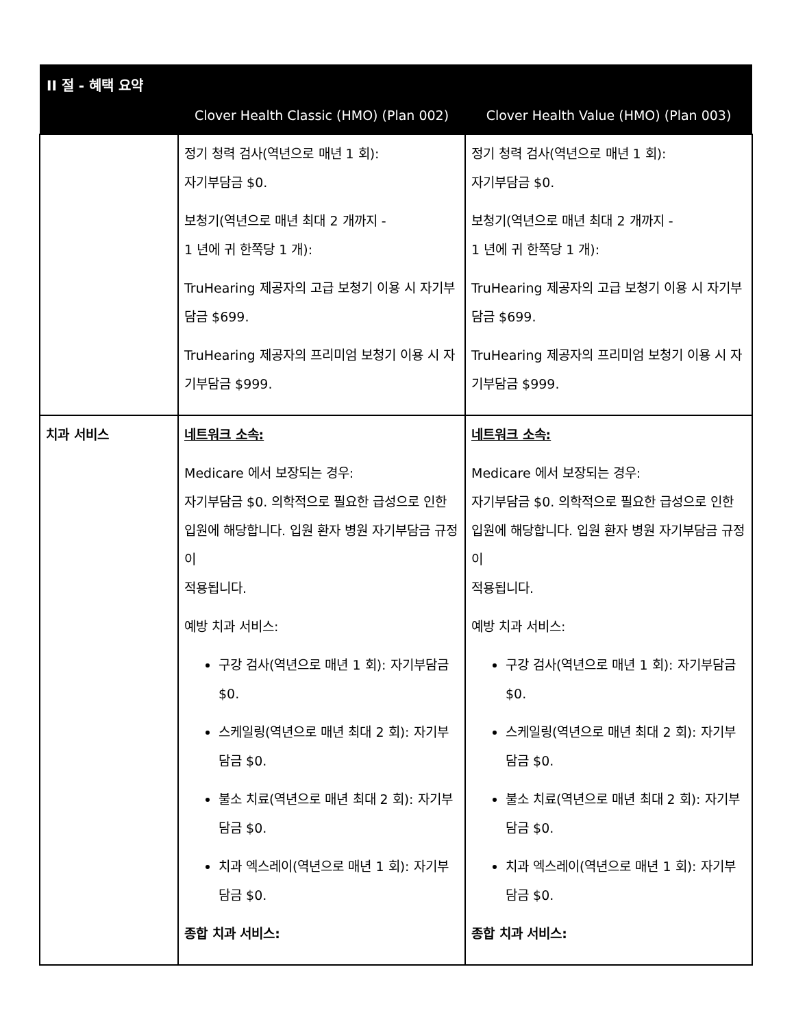| II 절 - 혜택 요약 | | |
| --- | --- | --- |
| | Clover Health Classic (HMO) (Plan 002) | Clover Health Value (HMO) (Plan 003) |
| | 정기 청력 검사(역년으로 매년 1 회): 자기부담금 $0. 보청기(역년으로 매년 최대 2 개까지 - 1 년에 귀 한쪽당 1 개): TruHearing 제공자의 고급 보청기 이용 시 자기부담금 $699. TruHearing 제공자의 프리미엄 보청기 이용 시 자기부담금 $999. | 정기 청력 검사(역년으로 매년 1 회): 자기부담금 $0. 보청기(역년으로 매년 최대 2 개까지 - 1 년에 귀 한쪽당 1 개): TruHearing 제공자의 고급 보청기 이용 시 자기부담금 $699. TruHearing 제공자의 프리미엄 보청기 이용 시 자기부담금 $999. |
| 치과 서비스 | 네트워크 소속: Medicare 에서 보장되는 경우: 자기부담금 $0. 의학적으로 필요한 급성으로 인한 입원에 해당합니다. 입원 환자 병원 자기부담금 규정이 적용됩니다. 예방 치과 서비스: 구강 검사(역년으로 매년 1 회): 자기부담금 $0. 스케일링(역년으로 매년 최대 2 회): 자기부담금 $0. 불소 치료(역년으로 매년 최대 2 회): 자기부담금 $0. 치과 엑스레이(역년으로 매년 1 회): 자기부담금 $0. 종합 치과 서비스: | 네트워크 소속: Medicare 에서 보장되는 경우: 자기부담금 $0. 의학적으로 필요한 급성으로 인한 입원에 해당합니다. 입원 환자 병원 자기부담금 규정이 적용됩니다. 예방 치과 서비스: 구강 검사(역년으로 매년 1 회): 자기부담금 $0. 스케일링(역년으로 매년 최대 2 회): 자기부담금 $0. 불소 치료(역년으로 매년 최대 2 회): 자기부담금 $0. 치과 엑스레이(역년으로 매년 1 회): 자기부담금 $0. 종합 치과 서비스: |